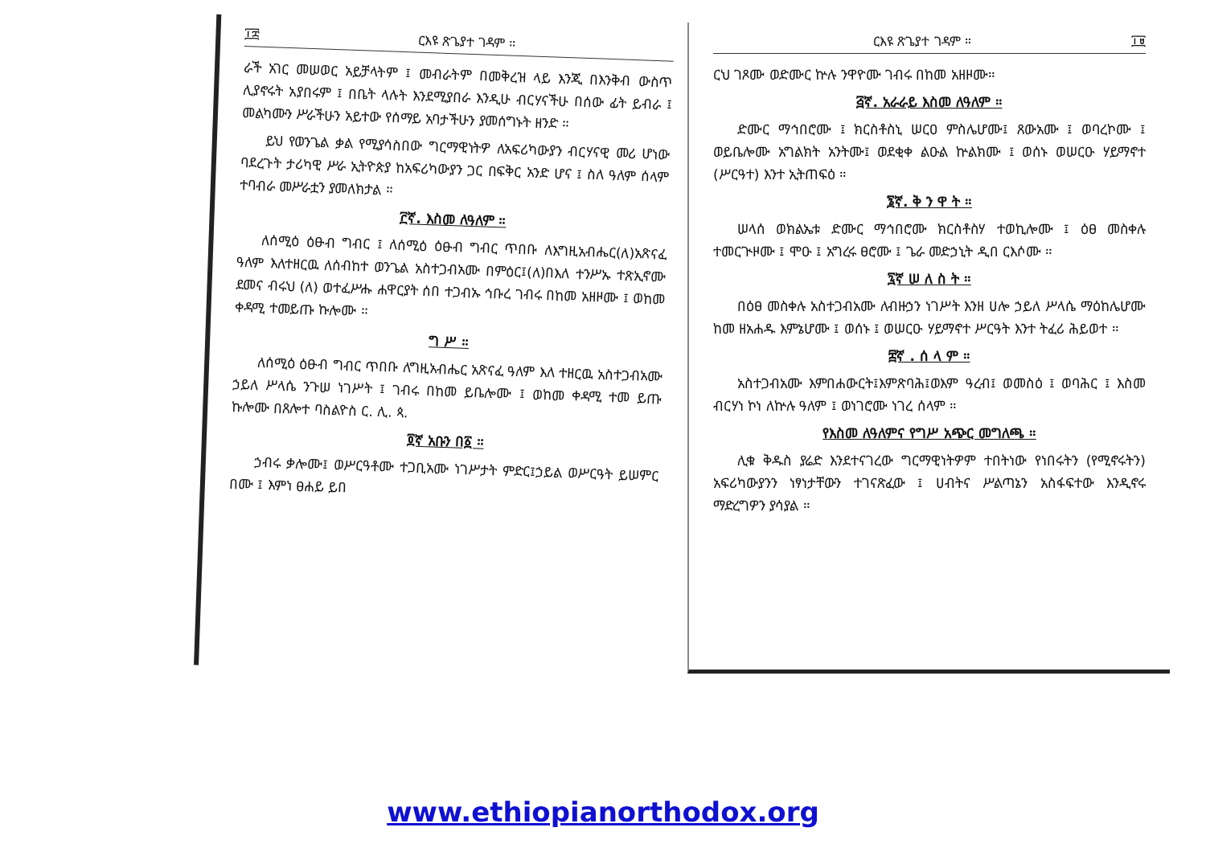፲፰ ርእዩ ጽጌያተ ገዳም ።
ራች አገር መሠወር አይቻላትም ፤ መብራትም በመቅረዝ ላይ እንጂ በእንቅብ ውስጥ ሊያኖሩት አያበሩም ፤ በቤት ላሉት እንደሚያበራ እንዲሁ ብርሃናችሁ በሰው ፊት ይብራ ፤ መልካሙን ሥራችሁን አይተው የሰማይ አባታችሁን ያመሰግኑት ዘንድ ።
ይህ የወንጌል ቃል የሚያሳስበው ግርማዊነትዎ ለአፍሪካውያን ብርሃናዊ መሪ ሆነው ባደረጉት ታሪካዊ ሥራ ኢትዮጵያ ከአፍሪካውያን ጋር በፍቅር አንድ ሆና ፤ ስለ ዓለም ሰላም ተባብራ መሥራቷን ያመለክታል ።
፫ኛ. እስመ ለዓለም ።
ለሰሚዕ ዕፁብ ግብር ፤ ለሰሚዕ ዕፁብ ግብር ጥበቡ ለእግዚአብሔር(ለ)አጽናፈ ዓለም እለተዘርዉ ለሰብከተ ወንጌል አስተጋብአሙ በምዕር፤(ለ)በእለ ተንሥኡ ተጽኢኖሙ ደመና ብሩህ (ለ) ወተፈሥሑ ሐዋርያት ሰበ ተጋብኡ ኅቡረ ገብሩ በከመ አዘዞሙ ፤ ወከመ ቀዳሚ ተመይጡ ኩሎሙ ።
ግ ሥ ።
ለሰሚዕ ዕፁብ ግብር ጥበቡ ለግዚአብሔር አጽናፈ ዓለም እለ ተዘርዉ አስተጋብአሙ ኃይለ ሥላሴ ንጉሠ ነገሥት ፤ ገብሩ በከመ ይቤሎሙ ፤ ወከመ ቀዳሚ ተመ ይጡ ኩሎሙ በጸሎተ ባስልዮስ ር. ሊ. ጳ.
፬ኛ አቡን በ፩ ።
ኃብሩ ቃሎሙ፤ ወሥርዓቶሙ ተጋቢአሙ ነገሥታት ምድር፤ኃይል ወሥርዓት ይሠምር በሙ ፤ እምነ ፀሐይ ይበ
ርእዩ ጽጌያተ ገዳም ። ፲፱
ርህ ገጾሙ ወድሙር ኵሉ ንዋዮሙ ገብሩ በከመ አዘዞሙ።
፭ኛ. አራራይ እስመ ለዓለም ።
ድሙር ማኅበሮሙ ፤ ክርስቶስኒ ሠርዐ ምስሌሆሙ፤ ጸውአሙ ፤ ወባረኮሙ ፤ ወይቤሎሙ አግልክት አንትሙ፤ ወደቂቀ ልዑል ኵልክሙ ፤ ወሰኑ ወሠርዑ ሃይማኖተ (ሥርዓተ) እንተ ኢትጠፍዕ ።
፮ኛ. ቅ ን ዋ ት ።
ሠላሰ ወክልኤቱ ድሙር ማኅበሮሙ ክርስቶስሃ ተወኪሎሙ ፤ ዕፀ መስቀሉ ተመርጒዞሙ ፤ ሞዑ ፤ አግረሩ ፀሮሙ ፤ ጌራ መድኃኒት ዲበ ርእሶሙ ።
፯ኛ ሠ ለ ስ ት ።
በዕፀ መስቀሉ አስተጋብአሙ ለብዙኃን ነገሥት እንዘ ሀሎ ኃይለ ሥላሴ ማዕከሌሆሙ ከመ ዘአሐዱ እምኔሆሙ ፤ ወሰኑ ፤ ወሠርዑ ሃይማኖተ ሥርዓት እንተ ትፈሪ ሕይወተ ።
፰ኛ . ሰ ላ ም ።
አስተጋብአሙ እምበሐውርት፤እምጽባሕ፤ወእም ዓረብ፤ ወመስዕ ፤ ወባሕር ፤ እስመ ብርሃነ ኮነ ለኵሉ ዓለም ፤ ወነገሮሙ ነገረ ሰላም ።
የእስመ ለዓለምና የግሥ አጭር መግለጫ ።
ሊቁ ቅዱስ ያሬድ እንደተናገረው ግርማዊነትዎም ተበትነው የነበሩትን (የሚኖሩትን) አፍሪካውያንን ነፃነታቸውን ተገናጽፈው ፤ ሀብትና ሥልጣኔን አስፋፍተው እንዲኖሩ ማድረግዎን ያሳያል ።
www.ethiopianorthodox.org